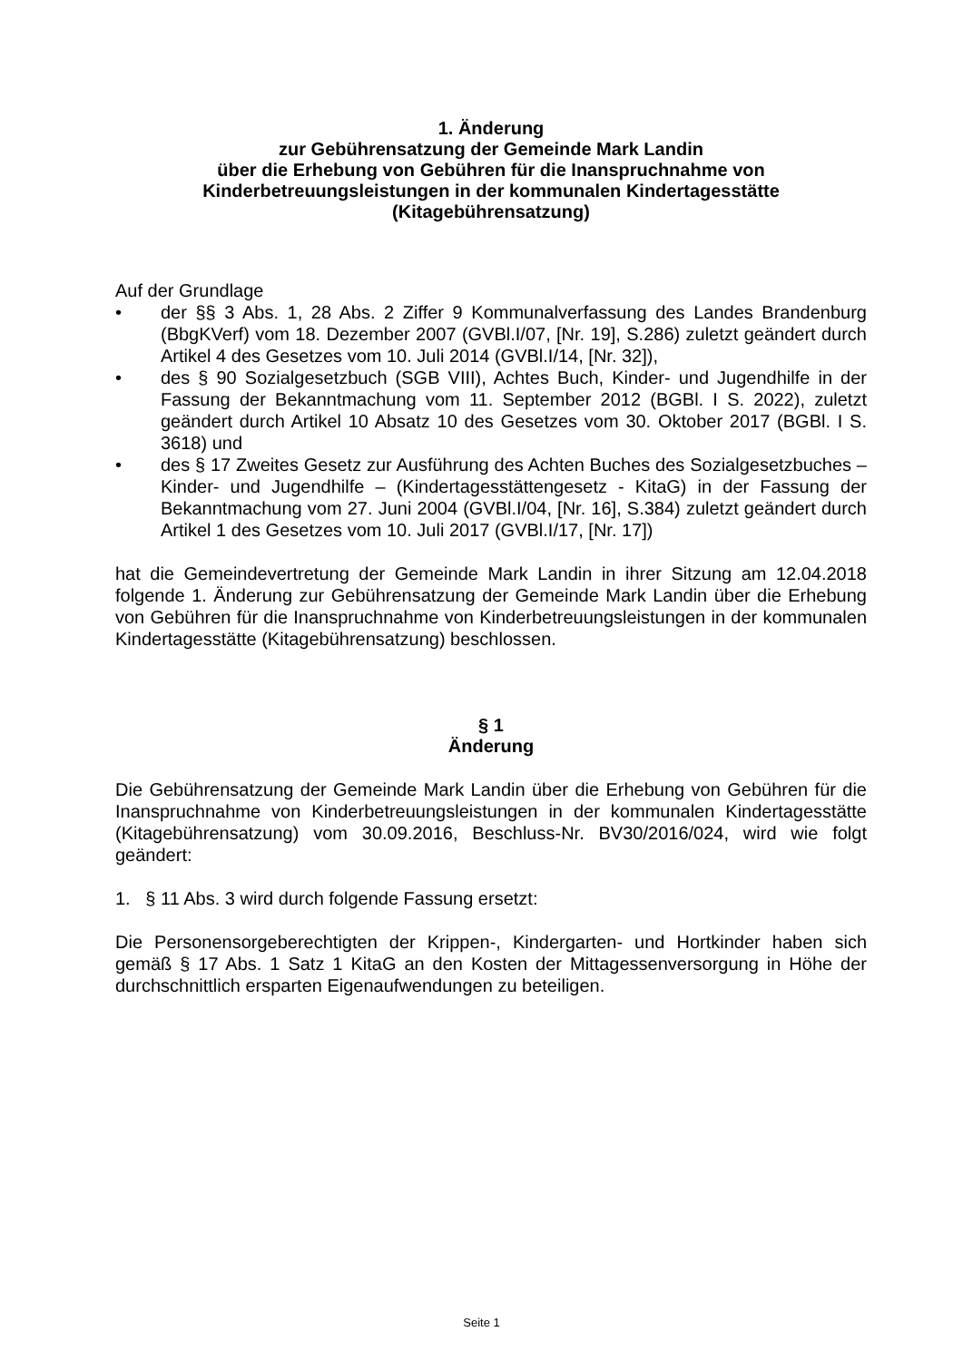1. Änderung
zur Gebührensatzung der Gemeinde Mark Landin
über die Erhebung von Gebühren für die Inanspruchnahme von
Kinderbetreuungsleistungen in der kommunalen Kindertagesstätte
(Kitagebührensatzung)
Auf der Grundlage
• der §§ 3 Abs. 1, 28 Abs. 2 Ziffer 9 Kommunalverfassung des Landes Brandenburg (BbgKVerf) vom 18. Dezember 2007 (GVBl.I/07, [Nr. 19], S.286) zuletzt geändert durch Artikel 4 des Gesetzes vom 10. Juli 2014 (GVBl.I/14, [Nr. 32]),
• des § 90 Sozialgesetzbuch (SGB VIII), Achtes Buch, Kinder- und Jugendhilfe in der Fassung der Bekanntmachung vom 11. September 2012 (BGBl. I S. 2022), zuletzt geändert durch Artikel 10 Absatz 10 des Gesetzes vom 30. Oktober 2017 (BGBl. I S. 3618) und
• des § 17 Zweites Gesetz zur Ausführung des Achten Buches des Sozialgesetzbuches – Kinder- und Jugendhilfe – (Kindertagesstättengesetz - KitaG) in der Fassung der Bekanntmachung vom 27. Juni 2004 (GVBl.I/04, [Nr. 16], S.384) zuletzt geändert durch Artikel 1 des Gesetzes vom 10. Juli 2017 (GVBl.I/17, [Nr. 17])
hat die Gemeindevertretung der Gemeinde Mark Landin in ihrer Sitzung am 12.04.2018 folgende 1. Änderung zur Gebührensatzung der Gemeinde Mark Landin über die Erhebung von Gebühren für die Inanspruchnahme von Kinderbetreuungsleistungen in der kommunalen Kindertagesstätte (Kitagebührensatzung) beschlossen.
§ 1
Änderung
Die Gebührensatzung der Gemeinde Mark Landin über die Erhebung von Gebühren für die Inanspruchnahme von Kinderbetreuungsleistungen in der kommunalen Kindertagesstätte (Kitagebührensatzung) vom 30.09.2016, Beschluss-Nr. BV30/2016/024, wird wie folgt geändert:
1. § 11 Abs. 3 wird durch folgende Fassung ersetzt:
Die Personensorgeberechtigten der Krippen-, Kindergarten- und Hortkinder haben sich gemäß § 17 Abs. 1 Satz 1 KitaG an den Kosten der Mittagessenversorgung in Höhe der durchschnittlich ersparten Eigenaufwendungen zu beteiligen.
Seite 1